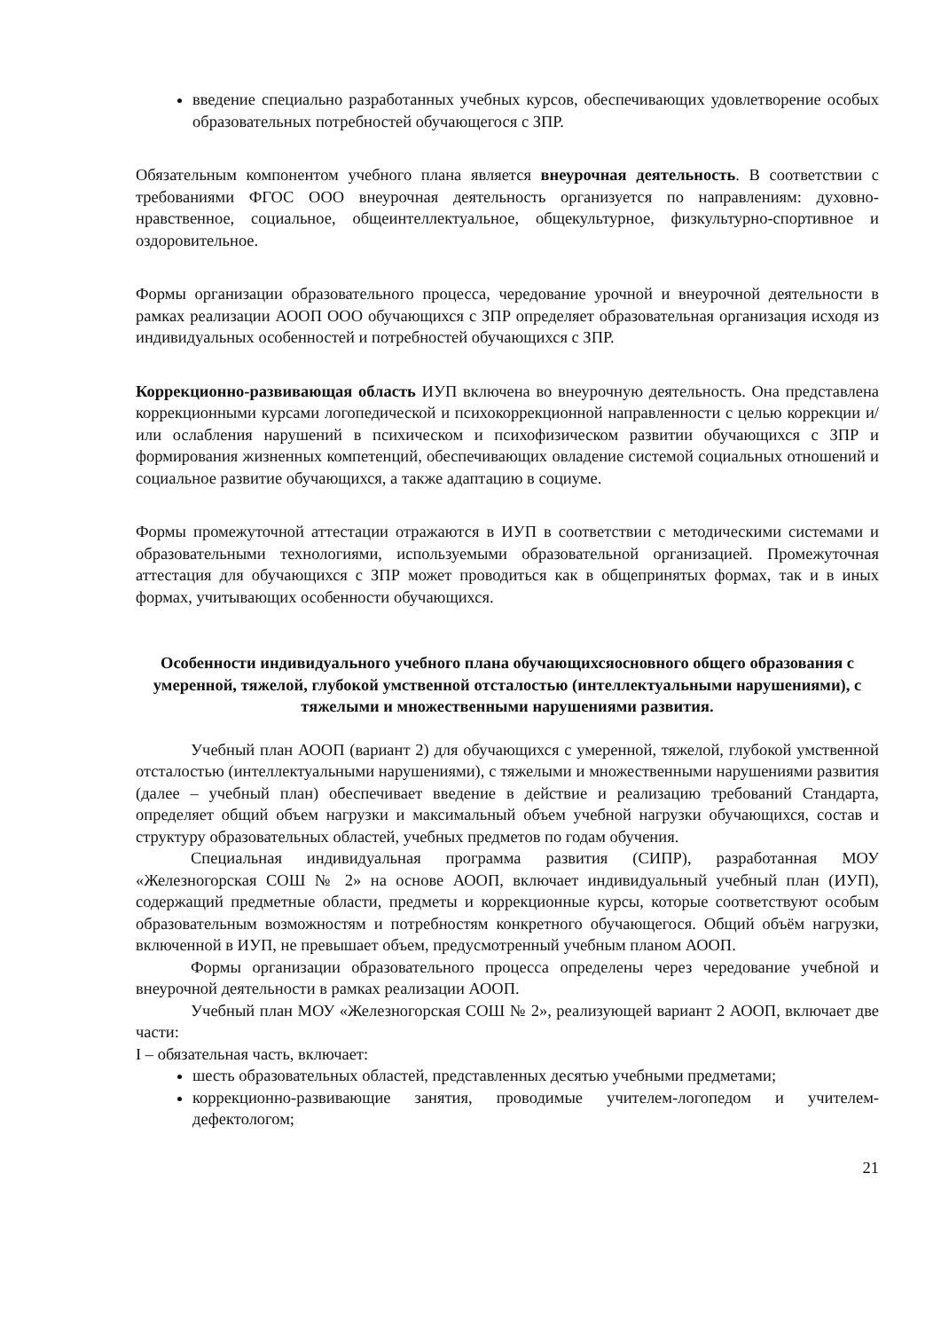введение специально разработанных учебных курсов, обеспечивающих удовлетворение особых образовательных потребностей обучающегося с ЗПР.
Обязательным компонентом учебного плана является внеурочная деятельность. В соответствии с требованиями ФГОС ООО внеурочная деятельность организуется по направлениям: духовно-нравственное, социальное, общеинтеллектуальное, общекультурное, физкультурно-спортивное и оздоровительное.
Формы организации образовательного процесса, чередование урочной и внеурочной деятельности в рамках реализации АООП ООО обучающихся с ЗПР определяет образовательная организация исходя из индивидуальных особенностей и потребностей обучающихся с ЗПР.
Коррекционно-развивающая область ИУП включена во внеурочную деятельность. Она представлена коррекционными курсами логопедической и психокоррекционной направленности с целью коррекции и/или ослабления нарушений в психическом и психофизическом развитии обучающихся с ЗПР и формирования жизненных компетенций, обеспечивающих овладение системой социальных отношений и социальное развитие обучающихся, а также адаптацию в социуме.
Формы промежуточной аттестации отражаются в ИУП в соответствии с методическими системами и образовательными технологиями, используемыми образовательной организацией. Промежуточная аттестация для обучающихся с ЗПР может проводиться как в общепринятых формах, так и в иных формах, учитывающих особенности обучающихся.
Особенности индивидуального учебного плана обучающихсяосновного общего образования с умеренной, тяжелой, глубокой умственной отсталостью (интеллектуальными нарушениями), с тяжелыми и множественными нарушениями развития.
Учебный план АООП (вариант 2) для обучающихся с умеренной, тяжелой, глубокой умственной отсталостью (интеллектуальными нарушениями), с тяжелыми и множественными нарушениями развития (далее – учебный план) обеспечивает введение в действие и реализацию требований Стандарта, определяет общий объем нагрузки и максимальный объем учебной нагрузки обучающихся, состав и структуру образовательных областей, учебных предметов по годам обучения.
Специальная индивидуальная программа развития (СИПР), разработанная МОУ «Железногорская СОШ № 2» на основе АООП, включает индивидуальный учебный план (ИУП), содержащий предметные области, предметы и коррекционные курсы, которые соответствуют особым образовательным возможностям и потребностям конкретного обучающегося. Общий объём нагрузки, включенной в ИУП, не превышает объем, предусмотренный учебным планом АООП.
Формы организации образовательного процесса определены через чередование учебной и внеурочной деятельности в рамках реализации АООП.
Учебный план МОУ «Железногорская СОШ № 2», реализующей вариант 2 АООП, включает две части:
I – обязательная часть, включает:
шесть образовательных областей, представленных десятью учебными предметами;
коррекционно-развивающие занятия, проводимые учителем-логопедом и учителем-дефектологом;
21